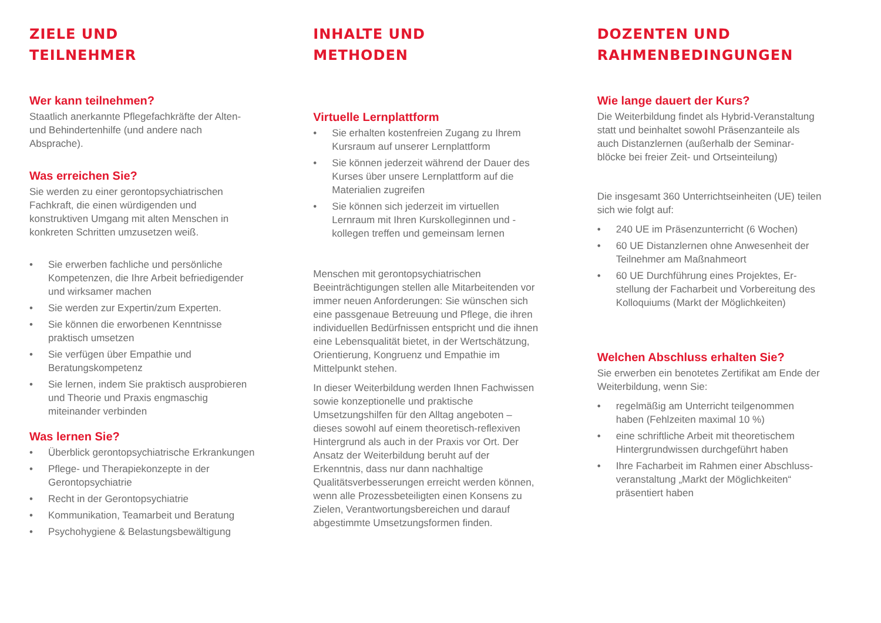ZIELE UND
TEILNEHMER
Wer kann teilnehmen?
Staatlich anerkannte Pflegefachkräfte der Alten- und Behindertenhilfe (und andere nach Absprache).
Was erreichen Sie?
Sie werden zu einer gerontopsychiatrischen Fachkraft, die einen würdigenden und konstruktiven Umgang mit alten Menschen in konkreten Schritten umzusetzen weiß.
• Sie erwerben fachliche und persönliche Kompetenzen, die Ihre Arbeit befriedigender und wirksamer machen
• Sie werden zur Expertin/zum Experten.
• Sie können die erworbenen Kenntnisse praktisch umsetzen
• Sie verfügen über Empathie und Beratungskompetenz
• Sie lernen, indem Sie praktisch ausprobieren und Theorie und Praxis engmaschig miteinander verbinden
Was lernen Sie?
• Überblick gerontopsychiatrische Erkrankungen
• Pflege- und Therapiekonzepte in der Gerontopsychiatrie
• Recht in der Gerontopsychiatrie
• Kommunikation, Teamarbeit und Beratung
• Psychohygiene & Belastungsbewältigung
INHALTE UND
METHODEN
Virtuelle Lernplattform
• Sie erhalten kostenfreien Zugang zu Ihrem Kursraum auf unserer Lernplattform
• Sie können jederzeit während der Dauer des Kurses über unsere Lernplattform auf die Materialien zugreifen
• Sie können sich jederzeit im virtuellen Lernraum mit Ihren Kurskolleginnen und -kollegen treffen und gemeinsam lernen
Menschen mit gerontopsychiatrischen Beeinträchtigungen stellen alle Mitarbeitenden vor immer neuen Anforderungen: Sie wünschen sich eine passgenaue Betreuung und Pflege, die ihren individuellen Bedürfnissen entspricht und die ihnen eine Lebensqualität bietet, in der Wertschätzung, Orientierung, Kongruenz und Empathie im Mittelpunkt stehen.
In dieser Weiterbildung werden Ihnen Fachwissen sowie konzeptionelle und praktische Umsetzungshilfen für den Alltag angeboten – dieses sowohl auf einem theoretisch-reflexiven Hintergrund als auch in der Praxis vor Ort. Der Ansatz der Weiterbildung beruht auf der Erkenntnis, dass nur dann nachhaltige Qualitätsverbesserungen erreicht werden können, wenn alle Prozessbeteiligten einen Konsens zu Zielen, Verantwortungsbereichen und darauf abgestimmte Umsetzungsformen finden.
DOZENTEN UND
RAHMENBEDINGUNGEN
Wie lange dauert der Kurs?
Die Weiterbildung findet als Hybrid-Veranstaltung statt und beinhaltet sowohl Präsenzanteile als auch Distanzlernen (außerhalb der Seminar-blöcke bei freier Zeit- und Ortseinteilung)
Die insgesamt 360 Unterrichtseinheiten (UE) teilen sich wie folgt auf:
• 240 UE im Präsenzunterricht (6 Wochen)
• 60 UE Distanzlernen ohne Anwesenheit der Teilnehmer am Maßnahmeort
• 60 UE Durchführung eines Projektes, Er-stellung der Facharbeit und Vorbereitung des Kolloquiums (Markt der Möglichkeiten)
Welchen Abschluss erhalten Sie?
Sie erwerben ein benotetes Zertifikat am Ende der Weiterbildung, wenn Sie:
• regelmäßig am Unterricht teilgenommen haben (Fehlzeiten maximal 10 %)
• eine schriftliche Arbeit mit theoretischem Hintergrundwissen durchgeführt haben
• Ihre Facharbeit im Rahmen einer Abschluss-veranstaltung „Markt der Möglichkeiten“ präsentiert haben